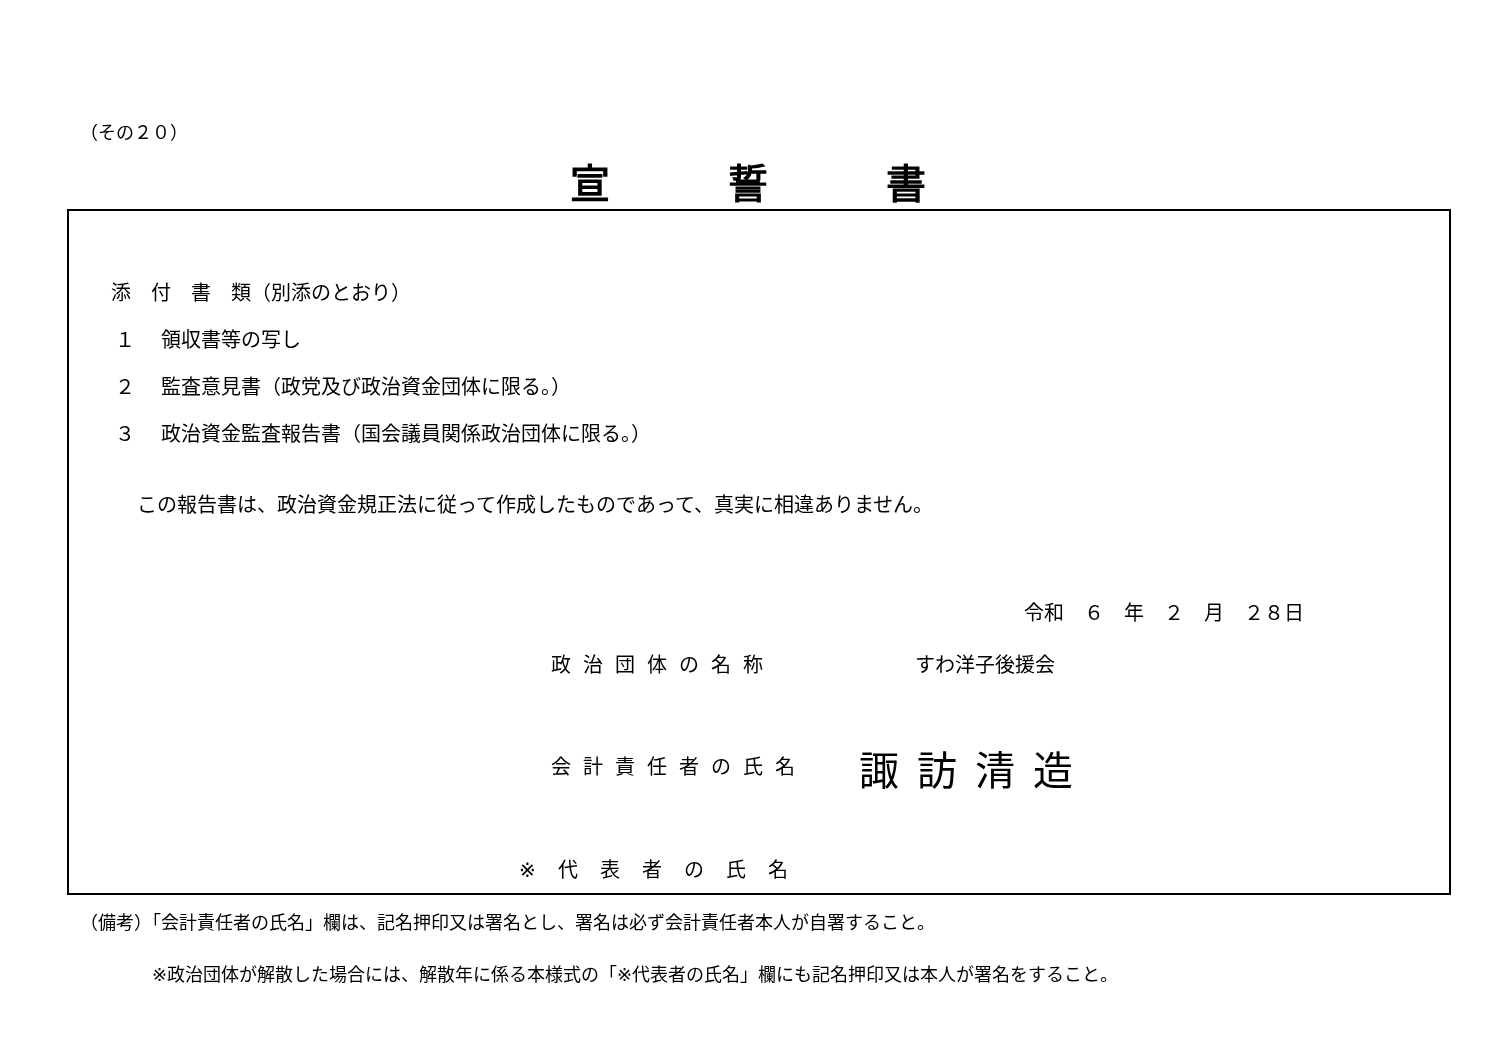（その２０）
宣誓書
添　付　書　類（別添のとおり）
１　 領収書等の写し
２　 監査意見書（政党及び政治資金団体に限る。）
３　 政治資金監査報告書（国会議員関係政治団体に限る。）
この報告書は、政治資金規正法に従って作成したものであって、真実に相違ありません。
令和　６　年　２　月　２８日
政治団体の名称 すわ洋子後援会
会計責任者の氏名 諏訪清造
※代表者の氏名
（備考）「会計責任者の氏名」欄は、記名押印又は署名とし、署名は必ず会計責任者本人が自署すること。
※政治団体が解散した場合には、解散年に係る本様式の「※代表者の氏名」欄にも記名押印又は本人が署名をすること。